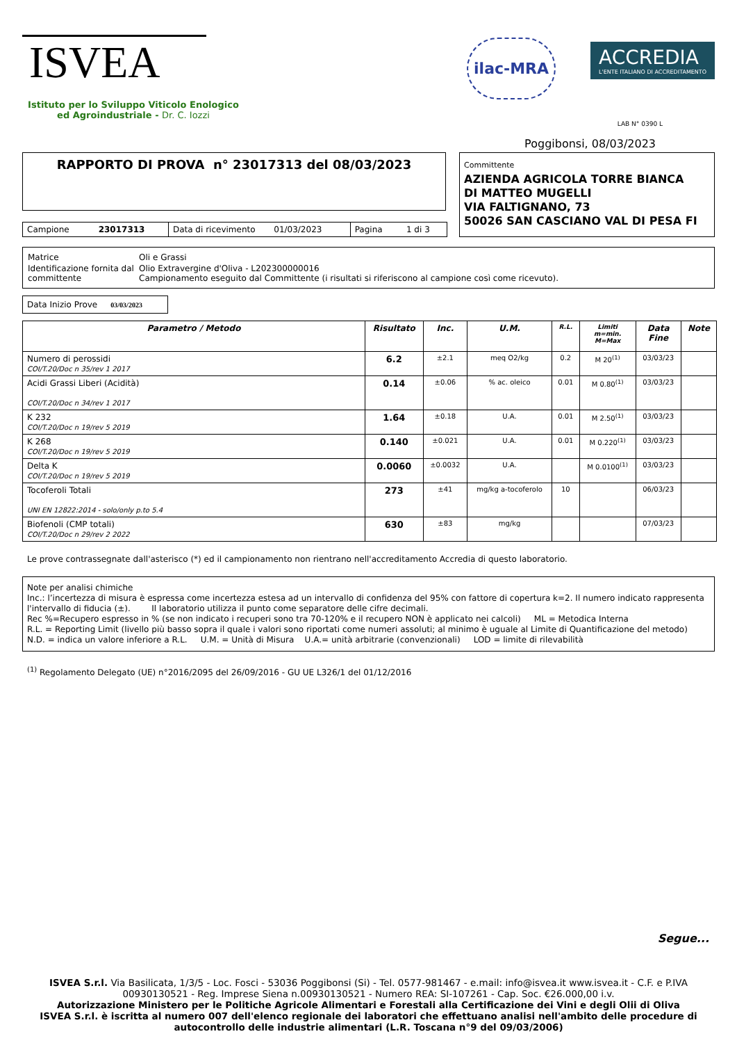ISVEA
Istituto per lo Sviluppo Viticolo Enologico
ed Agroindustriale - Dr. C. Iozzi
ilac-MRA ACCREDIA L'ENTE ITALIANO DI ACCREDITAMENTO
LAB N° 0390 L
Poggibonsi, 08/03/2023
RAPPORTO DI PROVA n° 23017313 del 08/03/2023
| Campione 23017313 | Data di ricevimento 01/03/2023 | Pagina 1 di 3 |
Committente
AZIENDA AGRICOLA TORRE BIANCA
DI MATTEO MUGELLI
VIA FALTIGNANO, 73
50026 SAN CASCIANO VAL DI PESA FI
| Matrice | Oli e Grassi |
| Identificazione fornita dal committente | Olio Extravergine d'Oliva - L202300000016 Campionamento eseguito dal Committente (i risultati si riferiscono al campione così come ricevuto). |
Data Inizio Prove 03/03/2023
| Parametro / Metodo | Risultato | Inc. | U.M. | R.L. | Limiti m=min. M=Max | Data Fine | Note |
| --- | --- | --- | --- | --- | --- | --- | --- |
| Numero di perossidi COI/T.20/Doc n 35/rev 1 2017 | 6.2 | ±2.1 | meq O2/kg | 0.2 | M 20<sup>(1)</sup> | 03/03/23 | |
| Acidi Grassi Liberi (Acidità) COI/T.20/Doc n 34/rev 1 2017 | 0.14 | ±0.06 | % ac. oleico | 0.01 | M 0.80<sup>(1)</sup> | 03/03/23 | |
| K 232 COI/T.20/Doc n 19/rev 5 2019 | 1.64 | ±0.18 | U.A. | 0.01 | M 2.50<sup>(1)</sup> | 03/03/23 | |
| K 268 COI/T.20/Doc n 19/rev 5 2019 | 0.140 | ±0.021 | U.A. | 0.01 | M 0.220<sup>(1)</sup> | 03/03/23 | |
| Delta K COI/T.20/Doc n 19/rev 5 2019 | 0.0060 | ±0.0032 | U.A. | | M 0.0100<sup>(1)</sup> | 03/03/23 | |
| Tocoferoli Totali UNI EN 12822:2014 - solo/only p.to 5.4 | 273 | ±41 | mg/kg a-tocoferolo | 10 | | 06/03/23 | |
| Biofenoli (CMP totali) COI/T.20/Doc n 29/rev 2 2022 | 630 | ±83 | mg/kg | | | 07/03/23 | |
Le prove contrassegnate dall'asterisco (*) ed il campionamento non rientrano nell'accreditamento Accredia di questo laboratorio.
Note per analisi chimiche
Inc.: l’incertezza di misura è espressa come incertezza estesa ad un intervallo di confidenza del 95% con fattore di copertura k=2. Il numero indicato rappresenta l'intervallo di fiducia (±). Il laboratorio utilizza il punto come separatore delle cifre decimali.
Rec %=Recupero espresso in % (se non indicato i recuperi sono tra 70-120% e il recupero NON è applicato nei calcoli) ML = Metodica Interna
R.L. = Reporting Limit (livello più basso sopra il quale i valori sono riportati come numeri assoluti; al minimo è uguale al Limite di Quantificazione del metodo)
N.D. = indica un valore inferiore a R.L. U.M. = Unità di Misura U.A.= unità arbitrarie (convenzionali) LOD = limite di rilevabilità
<sup>(1)</sup> Regolamento Delegato (UE) n°2016/2095 del 26/09/2016 - GU UE L326/1 del 01/12/2016
Segue...
ISVEA S.r.l. Via Basilicata, 1/3/5 - Loc. Fosci - 53036 Poggibonsi (Si) - Tel. 0577-981467 - e.mail: info@isvea.it www.isvea.it - C.F. e P.IVA 00930130521 - Reg. Imprese Siena n.00930130521 - Numero REA: SI-107261 - Cap. Soc. €26.000,00 i.v.
Autorizzazione Ministero per le Politiche Agricole Alimentari e Forestali alla Certificazione dei Vini e degli Olii di Oliva
ISVEA S.r.l. è iscritta al numero 007 dell'elenco regionale dei laboratori che effettuano analisi nell'ambito delle procedure di autocontrollo delle industrie alimentari (L.R. Toscana n°9 del 09/03/2006)